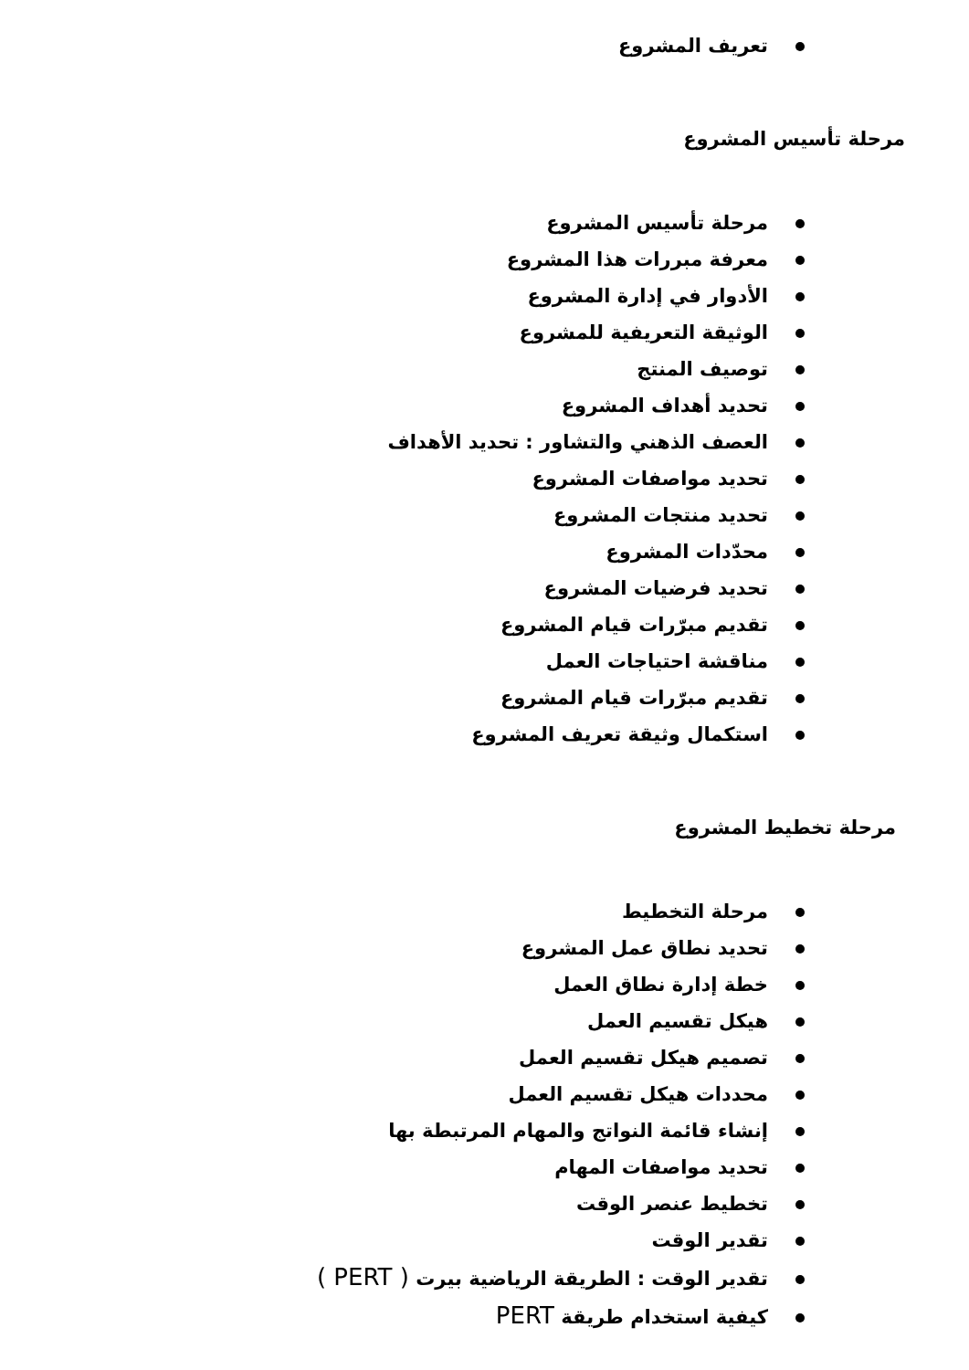تعريف المشروع
مرحلة تأسيس المشروع
مرحلة تأسيس المشروع
معرفة مبررات هذا المشروع
الأدوار في إدارة المشروع
الوثيقة التعريفية للمشروع
توصيف المنتج
تحديد أهداف المشروع
العصف الذهني والتشاور : تحديد الأهداف
تحديد مواصفات المشروع
تحديد منتجات المشروع
محدّدات المشروع
تحديد فرضيات المشروع
تقديم مبرّرات قيام المشروع
مناقشة احتياجات العمل
تقديم مبرّرات قيام المشروع
استكمال وثيقة تعريف المشروع
مرحلة تخطيط المشروع
مرحلة التخطيط
تحديد نطاق عمل المشروع
خطة إدارة نطاق العمل
هيكل تقسيم العمل
تصميم هيكل تقسيم العمل
محددات هيكل تقسيم العمل
إنشاء قائمة النواتج والمهام المرتبطة بها
تحديد مواصفات المهام
تخطيط عنصر الوقت
تقدير الوقت
تقدير الوقت : الطريقة الرياضية بيرت ( PERT )
كيفية استخدام طريقة PERT